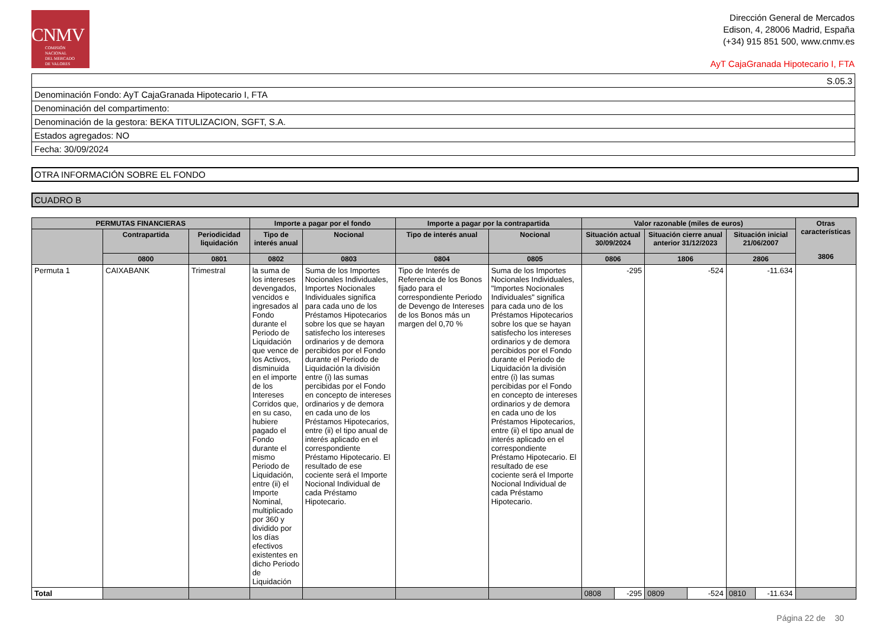CNMV
COMISIÓN
NACIONAL
DEL MERCADO
DE VALORES
Dirección General de Mercados
Edison, 4, 28006 Madrid, España
(+34) 915 851 500, www.cnmv.es
AyT CajaGranada Hipotecario I, FTA
| S.05.3 |
| Denominación Fondo: AyT CajaGranada Hipotecario I, FTA |
| Denominación del compartimento: |
| Denominación de la gestora: BEKA TITULIZACION, SGFT, S.A. |
| Estados agregados: NO |
| Fecha: 30/09/2024 |
OTRA INFORMACIÓN SOBRE EL FONDO
CUADRO B
| PERMUTAS FINANCIERAS | | | Importe a pagar por el fondo | | Importe a pagar por la contrapartida | | Valor razonable (miles de euros) | | | | | | Otras características 3806 |
| --- | --- | --- | --- | --- | --- | --- | --- | --- | --- | --- | --- | --- | --- |
| | Contrapartida | Periodicidad liquidación | Tipo de interés anual | Nocional | Tipo de interés anual | Nocional | Situación actual 30/09/2024 | | Situación cierre anual anterior 31/12/2023 | | Situación inicial 21/06/2007 | | |
| | 0800 | 0801 | 0802 | 0803 | 0804 | 0805 | 0806 | | 1806 | | 2806 | | |
| Permuta 1 | CAIXABANK | Trimestral | la suma de los intereses devengados, vencidos e ingresados al Fondo durante el Periodo de Liquidación que vence de los Activos, disminuida en el importe de los Intereses Corridos que, en su caso, hubiere pagado el Fondo durante el mismo Periodo de Liquidación, entre (ii) el Importe Nominal, multiplicado por 360 y dividido por los días efectivos existentes en dicho Periodo de Liquidación | Suma de los Importes Nocionales Individuales, Importes Nocionales Individuales significa para cada uno de los Préstamos Hipotecarios sobre los que se hayan satisfecho los intereses ordinarios y de demora percibidos por el Fondo durante el Periodo de Liquidación la división entre (i) las sumas percibidas por el Fondo en concepto de intereses ordinarios y de demora en cada uno de los Préstamos Hipotecarios, entre (ii) el tipo anual de interés aplicado en el correspondiente Préstamo Hipotecario. El resultado de ese cociente será el Importe Nocional Individual de cada Préstamo Hipotecario. | Tipo de Interés de Referencia de los Bonos fijado para el correspondiente Periodo de Devengo de Intereses de los Bonos más un margen del 0,70 % | Suma de los Importes Nocionales Individuales, "Importes Nocionales Individuales" significa para cada uno de los Préstamos Hipotecarios sobre los que se hayan satisfecho los intereses ordinarios y de demora percibidos por el Fondo durante el Periodo de Liquidación la división entre (i) las sumas percibidas por el Fondo en concepto de intereses ordinarios y de demora en cada uno de los Préstamos Hipotecarios, entre (ii) el tipo anual de interés aplicado en el correspondiente Préstamo Hipotecario. El resultado de ese cociente será el Importe Nocional Individual de cada Préstamo Hipotecario. | -295 | | -524 | | -11.634 | | |
| Total | | | | | | | 0808 | -295 | 0809 | -524 | 0810 | -11.634 | |
Página 22 de 30